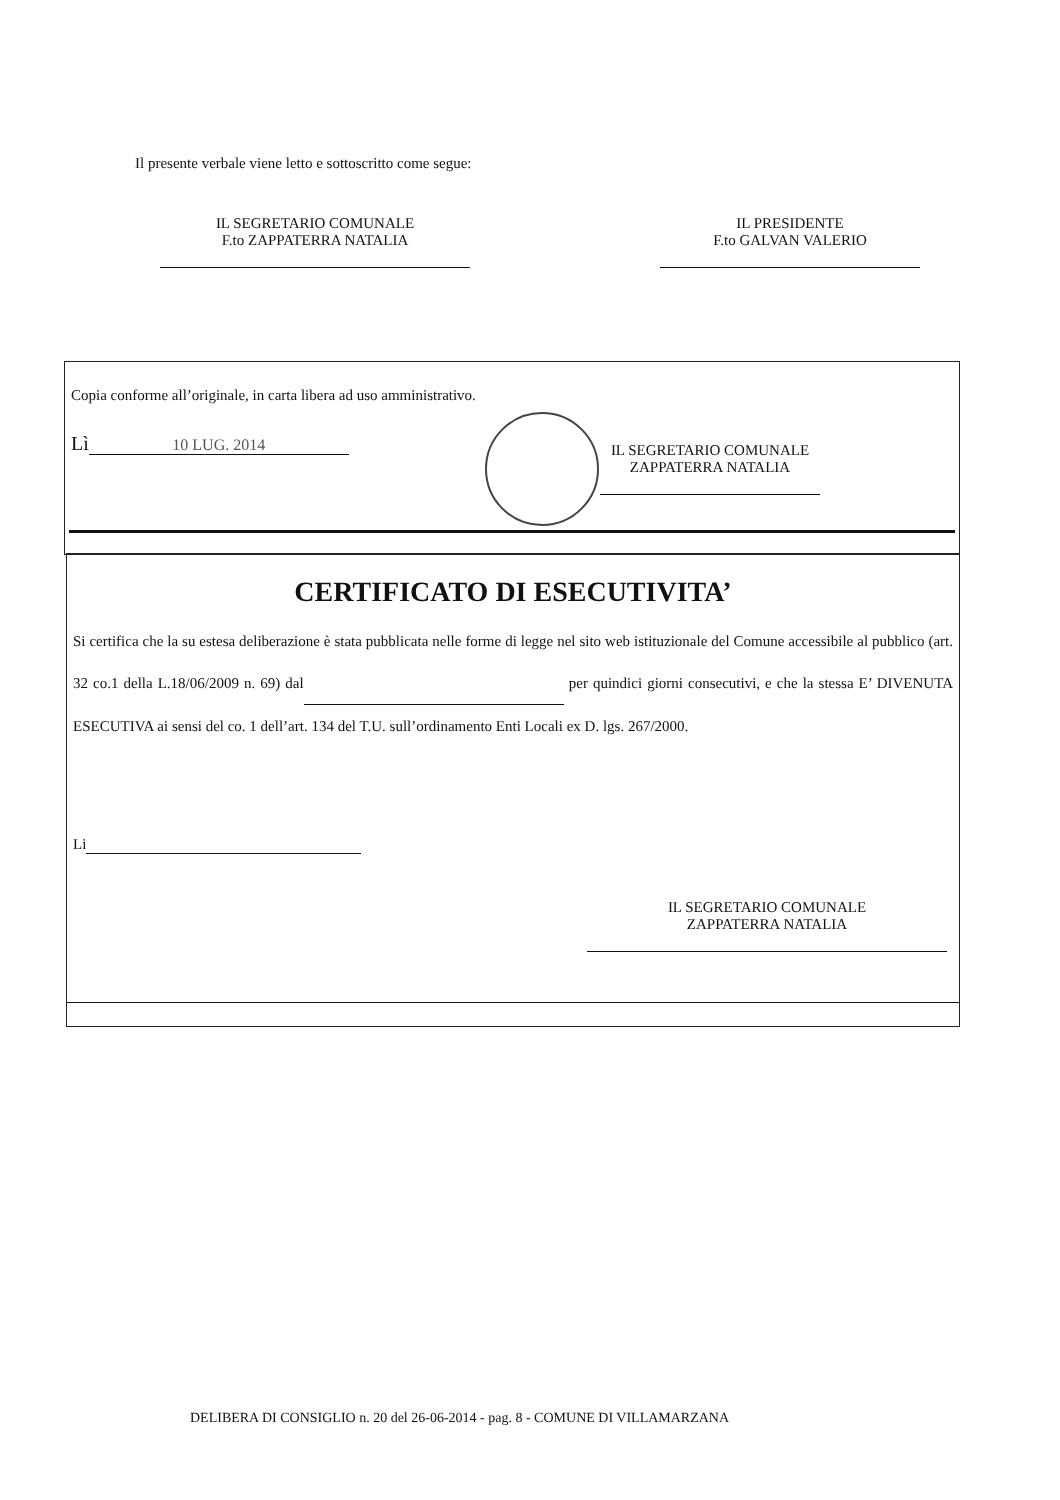Il presente verbale viene letto e sottoscritto come segue:
IL SEGRETARIO COMUNALE
F.to ZAPPATERRA NATALIA
IL PRESIDENTE
F.to GALVAN VALERIO
Copia conforme all’originale, in carta libera ad uso amministrativo.
Lì 10 LUG. 2014
IL SEGRETARIO COMUNALE
ZAPPATERRA NATALIA
CERTIFICATO DI ESECUTIVITA’
Si certifica che la su estesa deliberazione è stata pubblicata nelle forme di legge nel sito web istituzionale del Comune accessibile al pubblico (art. 32 co.1 della L.18/06/2009 n. 69) dal per quindici giorni consecutivi, e che la stessa E’ DIVENUTA ESECUTIVA ai sensi del co. 1 dell’art. 134 del T.U. sull’ordinamento Enti Locali ex D. lgs. 267/2000.
Li
IL SEGRETARIO COMUNALE
ZAPPATERRA NATALIA
DELIBERA DI CONSIGLIO n. 20 del 26-06-2014 - pag. 8 - COMUNE DI VILLAMARZANA